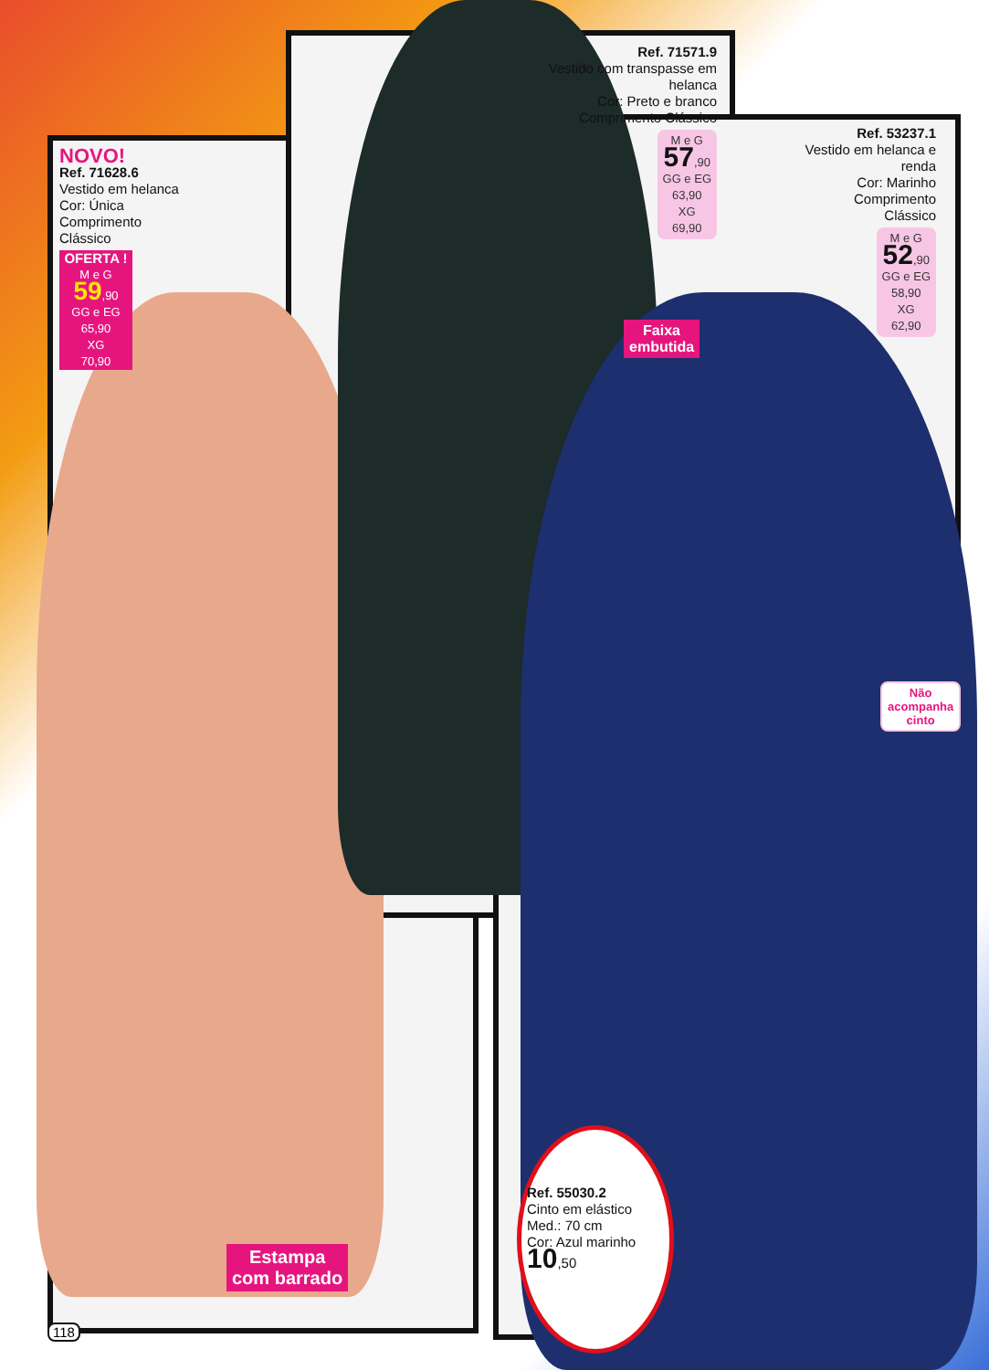NOVO!
Ref. 71628.6
Vestido em helanca
Cor: Única
Comprimento Clássico
OFERTA !
M e G
59,90
GG e EG
65,90
XG
70,90
Ref. 71571.9
Vestido com transpasse em helanca
Cor: Preto e branco
Comprimento Clássico
M e G
57,90
GG e EG
63,90
XG
69,90
Faixa
embutida
Ref. 53237.1
Vestido em helanca e renda
Cor: Marinho
Comprimento Clássico
M e G
52,90
GG e EG
58,90
XG
62,90
Não
acompanha
cinto
Estampa
com barrado
Ref. 55030.2
Cinto em elástico
Med.: 70 cm
Cor: Azul marinho 10,50
118